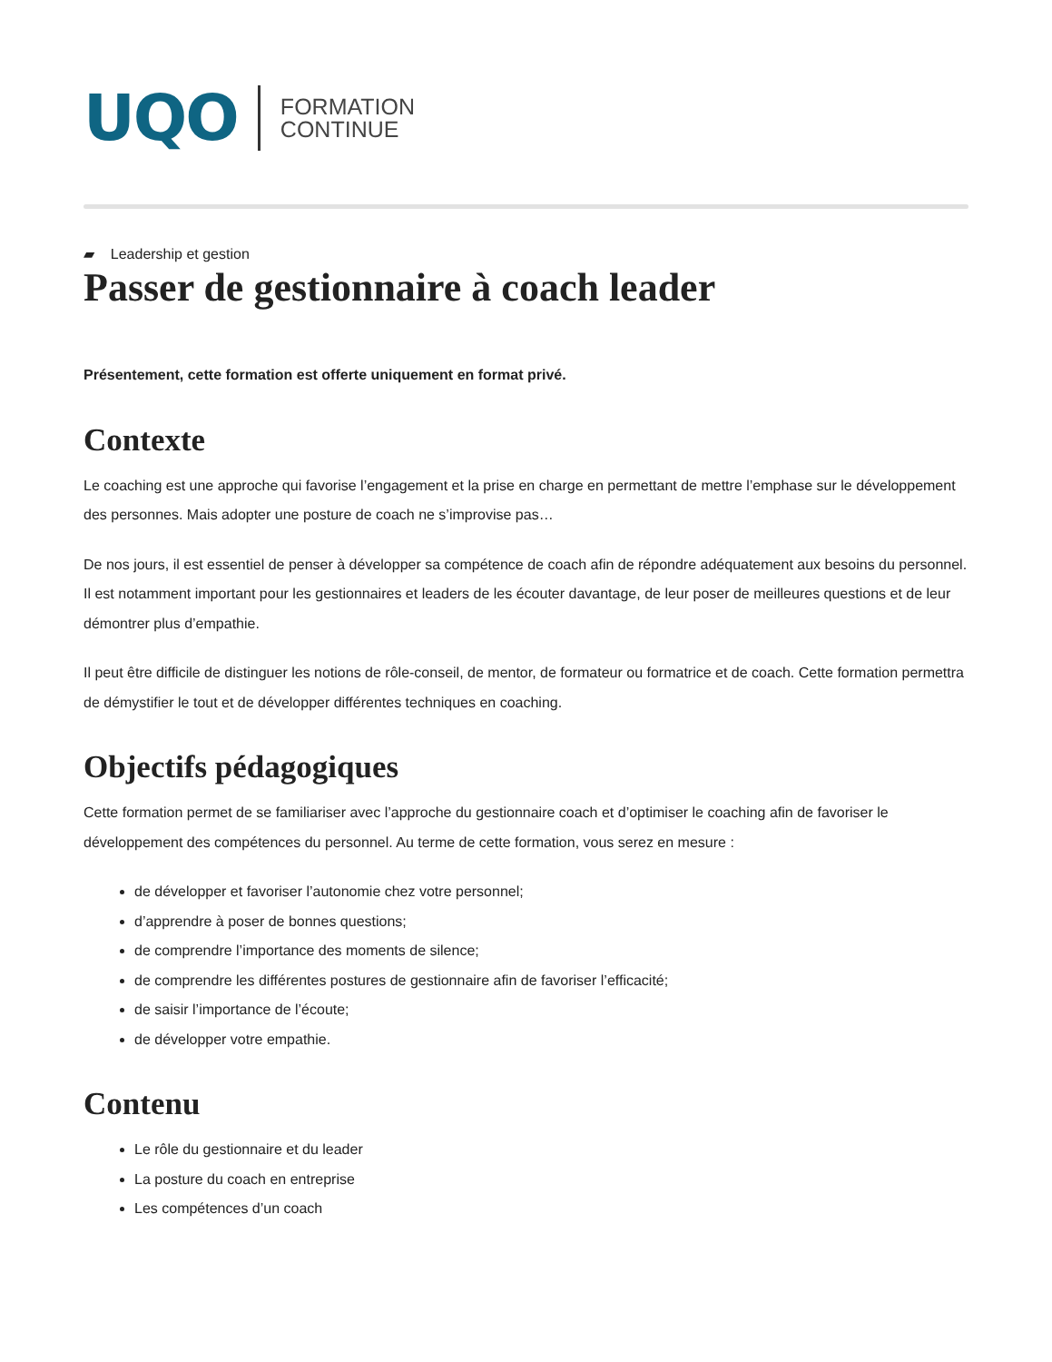UQO
FORMATION
CONTINUE
▰ Leadership et gestion
Passer de gestionnaire à coach leader
Présentement, cette formation est offerte uniquement en format privé.
Contexte
Le coaching est une approche qui favorise l’engagement et la prise en charge en permettant de mettre l’emphase sur le développement des personnes. Mais adopter une posture de coach ne s’improvise pas…
De nos jours, il est essentiel de penser à développer sa compétence de coach afin de répondre adéquatement aux besoins du personnel. Il est notamment important pour les gestionnaires et leaders de les écouter davantage, de leur poser de meilleures questions et de leur démontrer plus d’empathie.
Il peut être difficile de distinguer les notions de rôle-conseil, de mentor, de formateur ou formatrice et de coach. Cette formation permettra de démystifier le tout et de développer différentes techniques en coaching.
Objectifs pédagogiques
Cette formation permet de se familiariser avec l’approche du gestionnaire coach et d’optimiser le coaching afin de favoriser le développement des compétences du personnel. Au terme de cette formation, vous serez en mesure :
de développer et favoriser l’autonomie chez votre personnel;
d’apprendre à poser de bonnes questions;
de comprendre l’importance des moments de silence;
de comprendre les différentes postures de gestionnaire afin de favoriser l’efficacité;
de saisir l’importance de l’écoute;
de développer votre empathie.
Contenu
Le rôle du gestionnaire et du leader
La posture du coach en entreprise
Les compétences d’un coach